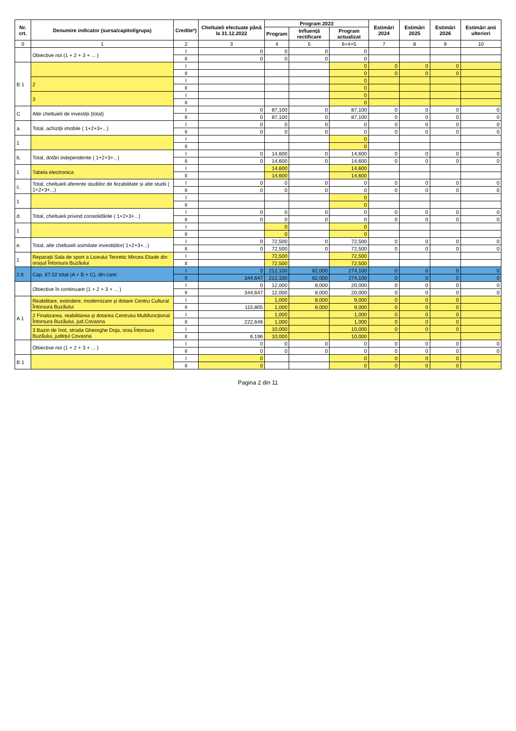| Nr. crt. | Denumire indicator (sursa/capitol/grupa) | Credite*) | Cheltuieli efectuate până la 31.12.2022 | Program 2023 | | | Estimări 2024 | Estimări 2025 | Estimări 2026 | Estimări anii ulteriori |
| --- | --- | --- | --- | --- | --- | --- | --- | --- | --- | --- |
| | | | | Program | Influență rectificare | Program actualizat | | | | |
| 0 | 1 | 2 | 3 | 4 | 5 | 6=4+5 | 7 | 8 | 9 | 10 |
| | Obiective noi (1 + 2 + 3 + ... ) | I | 0 | 0 | 0 | 0 | | | | |
| | | II | 0 | 0 | 0 | 0 | | | | |
| B 1 | | I | | | | 0 | 0 | 0 | 0 | |
| | | II | | | | 0 | 0 | 0 | 0 | |
| | 2 | I | | | | 0 | | | | |
| | | II | | | | 0 | | | | |
| | 3 | I | | | | 0 | | | | |
| | | II | | | | 0 | | | | |
| C | Alte cheltuieli de investiții (total) | I | 0 | 87,100 | 0 | 87,100 | 0 | 0 | 0 | 0 |
| | | II | 0 | 87,100 | 0 | 87,100 | 0 | 0 | 0 | 0 |
| a. | Total, achiziții imobile ( 1+2+3+...) | I | 0 | 0 | 0 | 0 | 0 | 0 | 0 | 0 |
| | | II | 0 | 0 | 0 | 0 | 0 | 0 | 0 | 0 |
| 1 | | I | | | | 0 | | | | |
| | | II | | | | 0 | | | | |
| b. | Total, dotări independente ( 1+2+3+...) | I | 0 | 14,600 | 0 | 14,600 | 0 | 0 | 0 | 0 |
| | | II | 0 | 14,600 | 0 | 14,600 | 0 | 0 | 0 | 0 |
| 1 | Tabela electronica | I | | 14,600 | | 14,600 | | | | |
| | | II | | 14,600 | | 14,600 | | | | |
| c. | Total, cheltuieli aferente studiilor de fezabilitate și alte studii ( 1+2+3+...) | I | 0 | 0 | 0 | 0 | 0 | 0 | 0 | 0 |
| | | II | 0 | 0 | 0 | 0 | 0 | 0 | 0 | 0 |
| 1 | | I | | | | 0 | | | | |
| | | II | | | | 0 | | | | |
| d. | Total, cheltuieli privind consolidările ( 1+2+3+...) | I | 0 | 0 | 0 | 0 | 0 | 0 | 0 | 0 |
| | | II | 0 | 0 | 0 | 0 | 0 | 0 | 0 | 0 |
| 1 | | I | | 0 | | 0 | | | | |
| | | II | | 0 | | 0 | | | | |
| e. | Total, alte cheltuieli asimilate investițiilor( 1+2+3+...) | I | 0 | 72,500 | 0 | 72,500 | 0 | 0 | 0 | 0 |
| | | II | 0 | 72,500 | 0 | 72,500 | 0 | 0 | 0 | 0 |
| 1 | Reparații Sala de sport a Liceului Teoretic Mircea Eliade din orașul Întorsura Buzăului | I | | 72,500 | | 72,500 | | | | |
| | | II | | 72,500 | | 72,500 | | | | |
| 2.6 | Cap. 67.02 total (A + B + C), din care: | I | 0 | 212,100 | 62,000 | 274,100 | 0 | 0 | 0 | 0 |
| | | II | 344,647 | 212,100 | 62,000 | 274,100 | 0 | 0 | 0 | 0 |
| | Obiective în continuare (1 + 2 + 3 + ... ) | I | 0 | 12,000 | 8,000 | 20,000 | 0 | 0 | 0 | 0 |
| | | II | 344,647 | 12,000 | 8,000 | 20,000 | 0 | 0 | 0 | 0 |
| A 1 | Reabilitare, extindere, modernizare și dotare Centru Cultural Întorsura Buzăului | I | | 1,000 | 8,000 | 9,000 | 0 | 0 | 0 | |
| | | II | 115,805 | 1,000 | 8,000 | 9,000 | 0 | 0 | 0 | |
| | 2 Finalizarea, reabilitarea și dotarea Centrului Multifuncțional Întorsura Buzăului, jud.Covasna | I | | 1,000 | | 1,000 | 0 | 0 | 0 | |
| | | II | 222,646 | 1,000 | | 1,000 | 0 | 0 | 0 | |
| | 3 Bazin de înot, strada Gheorghe Doja, oraș Întorsura Buzăului, județul Covasna | I | | 10,000 | | 10,000 | 0 | 0 | 0 | |
| | | II | 6,196 | 10,000 | | 10,000 | | | | |
| | Obiective noi (1 + 2 + 3 + ... ) | I | 0 | 0 | 0 | 0 | 0 | 0 | 0 | 0 |
| | | II | 0 | 0 | 0 | 0 | 0 | 0 | 0 | 0 |
| B 1 | | I | 0 | | | 0 | 0 | 0 | 0 | |
| | | II | 0 | | | 0 | 0 | 0 | 0 | |
Pagina 2 din 11